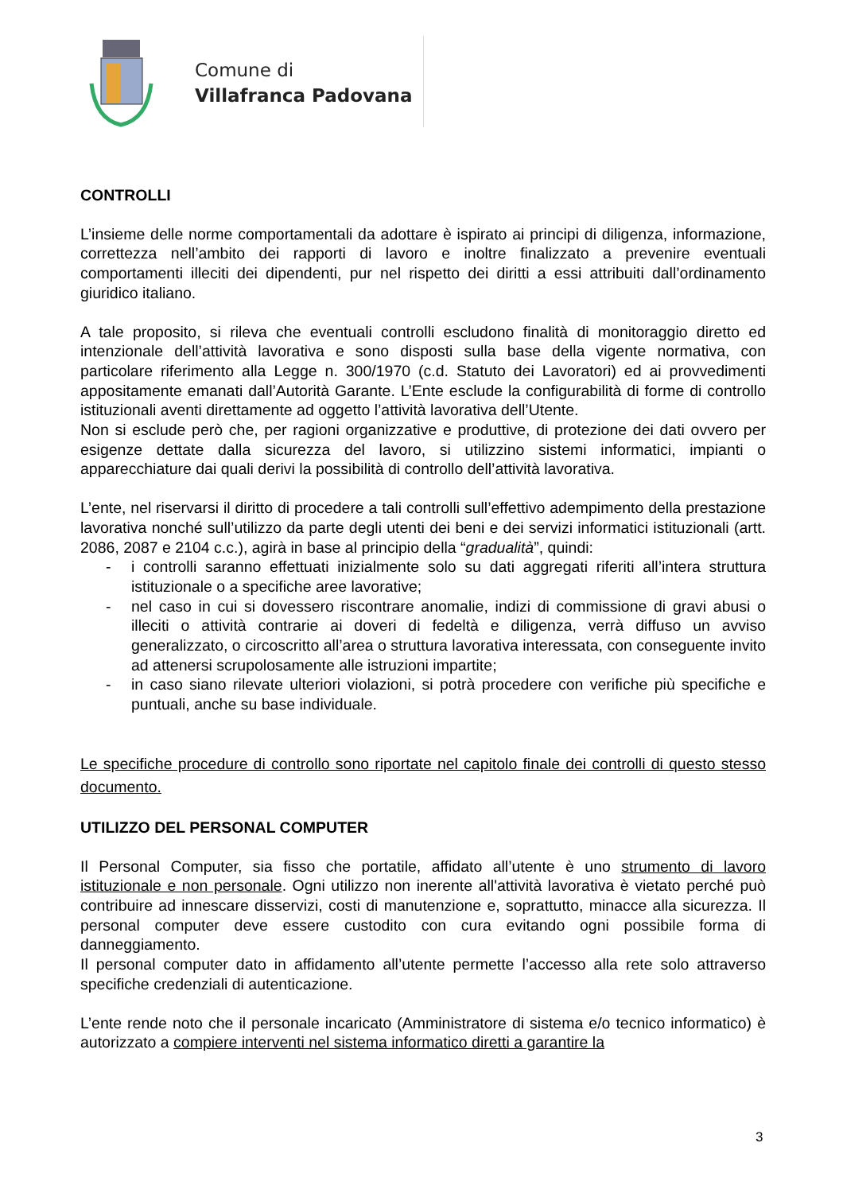Comune di
Villafranca Padovana
CONTROLLI
L’insieme delle norme comportamentali da adottare è ispirato ai principi di diligenza, informazione, correttezza nell’ambito dei rapporti di lavoro e inoltre finalizzato a prevenire eventuali comportamenti illeciti dei dipendenti, pur nel rispetto dei diritti a essi attribuiti dall’ordinamento giuridico italiano.
A tale proposito, si rileva che eventuali controlli escludono finalità di monitoraggio diretto ed intenzionale dell’attività lavorativa e sono disposti sulla base della vigente normativa, con particolare riferimento alla Legge n. 300/1970 (c.d. Statuto dei Lavoratori) ed ai provvedimenti appositamente emanati dall’Autorità Garante. L’Ente esclude la configurabilità di forme di controllo istituzionali aventi direttamente ad oggetto l’attività lavorativa dell’Utente.
Non si esclude però che, per ragioni organizzative e produttive, di protezione dei dati ovvero per esigenze dettate dalla sicurezza del lavoro, si utilizzino sistemi informatici, impianti o apparecchiature dai quali derivi la possibilità di controllo dell’attività lavorativa.
L’ente, nel riservarsi il diritto di procedere a tali controlli sull’effettivo adempimento della prestazione lavorativa nonché sull’utilizzo da parte degli utenti dei beni e dei servizi informatici istituzionali (artt. 2086, 2087 e 2104 c.c.), agirà in base al principio della “gradualità”, quindi:
- i controlli saranno effettuati inizialmente solo su dati aggregati riferiti all’intera struttura istituzionale o a specifiche aree lavorative;
- nel caso in cui si dovessero riscontrare anomalie, indizi di commissione di gravi abusi o illeciti o attività contrarie ai doveri di fedeltà e diligenza, verrà diffuso un avviso generalizzato, o circoscritto all’area o struttura lavorativa interessata, con conseguente invito ad attenersi scrupolosamente alle istruzioni impartite;
- in caso siano rilevate ulteriori violazioni, si potrà procedere con verifiche più specifiche e puntuali, anche su base individuale.
Le specifiche procedure di controllo sono riportate nel capitolo finale dei controlli di questo stesso documento.
UTILIZZO DEL PERSONAL COMPUTER
Il Personal Computer, sia fisso che portatile, affidato all’utente è uno strumento di lavoro istituzionale e non personale. Ogni utilizzo non inerente all'attività lavorativa è vietato perché può contribuire ad innescare disservizi, costi di manutenzione e, soprattutto, minacce alla sicurezza. Il personal computer deve essere custodito con cura evitando ogni possibile forma di danneggiamento.
Il personal computer dato in affidamento all’utente permette l’accesso alla rete solo attraverso specifiche credenziali di autenticazione.
L’ente rende noto che il personale incaricato (Amministratore di sistema e/o tecnico informatico) è autorizzato a compiere interventi nel sistema informatico diretti a garantire la
3